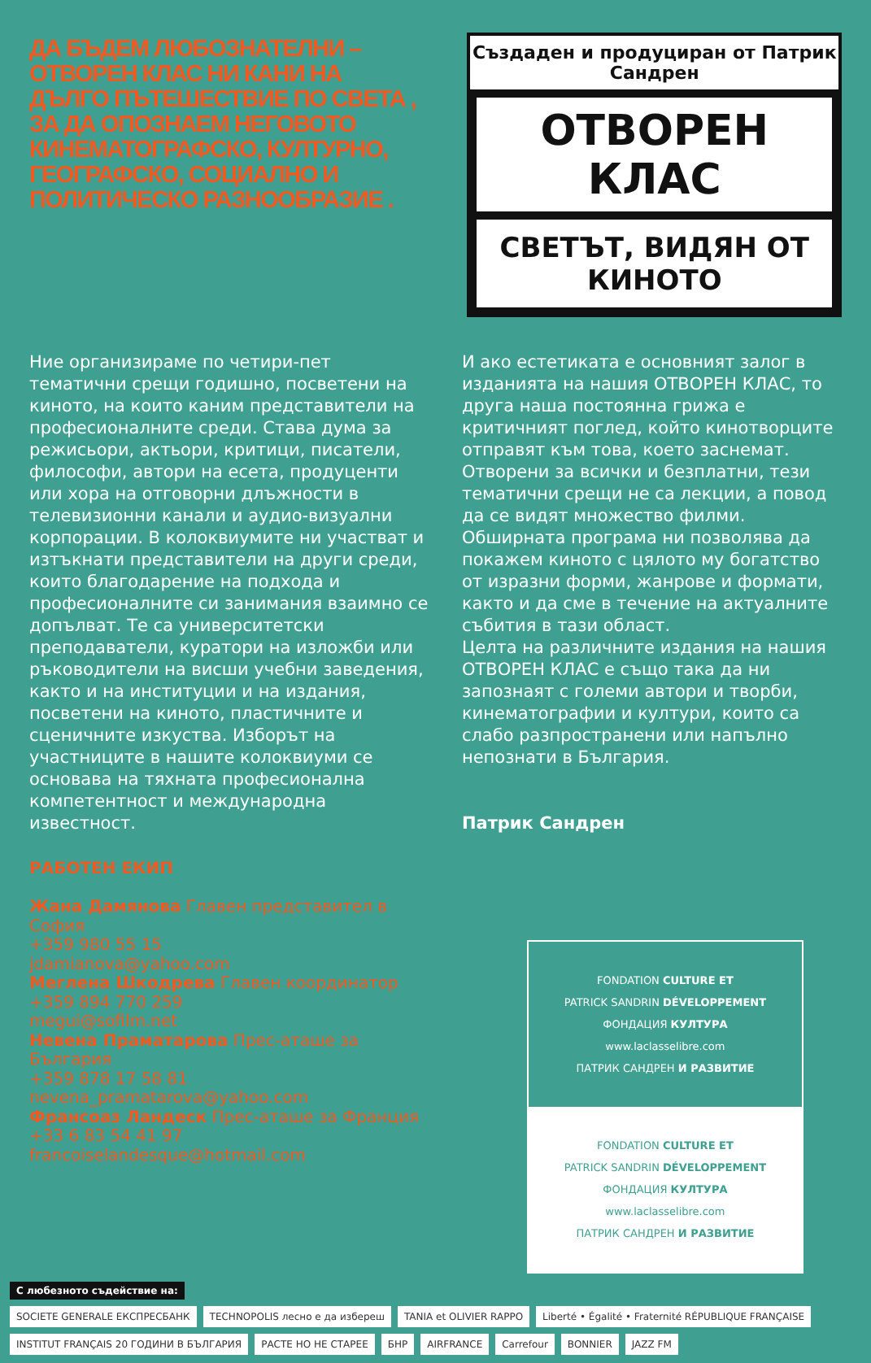ДА БЪДЕМ ЛЮБОЗНАТЕЛНИ – ОТВОРЕН КЛАС НИ КАНИ НА ДЪЛГО ПЪТЕШЕСТВИЕ ПО СВЕТА , ЗА ДА ОПОЗНАЕМ НЕГОВОТО КИНЕМАТОГРАФСКО, КУЛТУРНО, ГЕОГРАФСКО, СОЦИАЛНО И ПОЛИТИЧЕСКО РАЗНООБРАЗИЕ .
Създаден и продуциран от Патрик Сандрен
ОТВОРЕН КЛАС
СВЕТЪТ, ВИДЯН ОТ КИНОТО
Ние организираме по четири-пет тематични срещи годишно, посветени на киното, на които каним представители на професионалните среди. Става дума за режисьори, актьори, критици, писатели, философи, автори на есета, продуценти или хора на отговорни длъжности в телевизионни канали и аудио-визуални корпорации. В колоквиумите ни участват и изтъкнати представители на други среди, които благодарение на подхода и професионалните си занимания взаимно се допълват. Те са университетски преподаватели, куратори на изложби или ръководители на висши учебни заведения, както и на институции и на издания, посветени на киното, пластичните и сценичните изкуства. Изборът на участниците в нашите колоквиуми се основава на тяхната професионална компетентност и международна известност.
РАБОТЕН ЕКИП
Жана Дамянова Главен представител в София
+359 980 55 15
jdamianova@yahoo.com
Меглена Шкодрева Главен координатор
+359 894 770 259
megui@sofilm.net
Невена Праматарова Прес-аташе за България
+359 878 17 58 81
nevena_pramatarova@yahoo.com
Франсоаз Ландеск Прес-аташе за Франция
+33 6 83 54 41 97
francoiselandesque@hotmail.com
И ако естетиката е основният залог в изданията на нашия ОТВОРЕН КЛАС, то друга наша постоянна грижа е критичният поглед, който кинотворците отправят към това, което заснемат.
Отворени за всички и безплатни, тези тематични срещи не са лекции, а повод да се видят множество филми. Обширната програма ни позволява да покажем киното с цялото му богатство от изразни форми, жанрове и формати, както и да сме в течение на актуалните събития в тази област.
Целта на различните издания на нашия ОТВОРЕН КЛАС е също така да ни запознаят с големи автори и творби, кинематографии и култури, които са слабо разпространени или напълно непознати в България.
Патрик Сандрен
FONDATION CULTURE ET
PATRICK SANDRIN DÉVELOPPEMENT
ФОНДАЦИЯ КУЛТУРА www.laclasselibre.com
ПАТРИК САНДРЕН И РАЗВИТИЕ
FONDATION CULTURE ET
PATRICK SANDRIN DÉVELOPPEMENT
ФОНДАЦИЯ КУЛТУРА www.laclasselibre.com
ПАТРИК САНДРЕН И РАЗВИТИЕ
С любезното съдействие на:
SOCIETE GENERALE ЕКСПРЕСБАНК TECHNOPOLIS лесно е да избереш TANIA et OLIVIER RAPPO Liberté • Égalité • Fraternité RÉPUBLIQUE FRANÇAISE INSTITUT FRANÇAIS 20 ГОДИНИ В БЪЛГАРИЯ РАСТЕ НО НЕ СТАРЕЕ БНР AIRFRANCE Carrefour BONNIER JAZZ FM